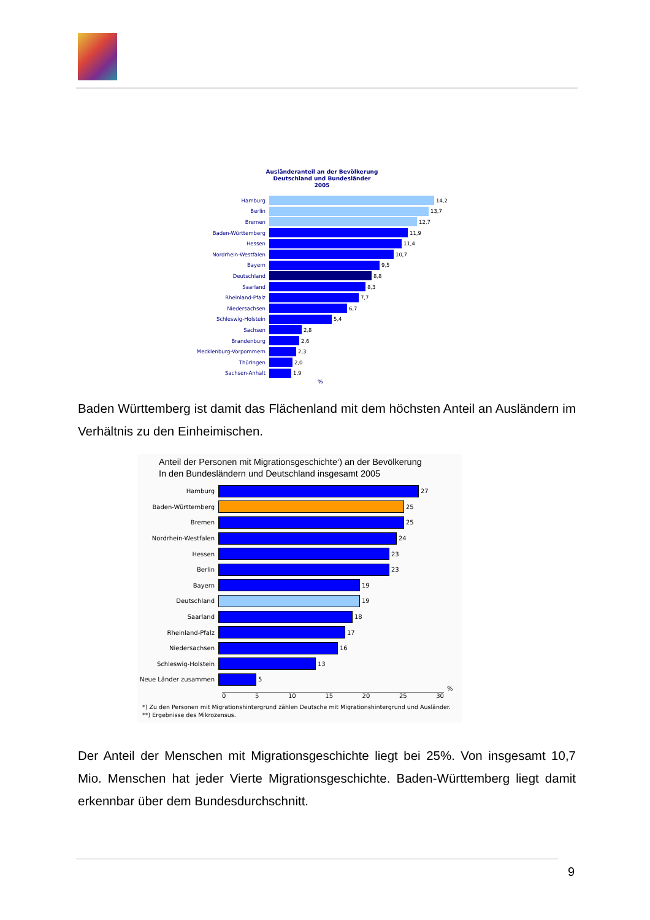Ausländeranteil an der Bevölkerung
Deutschland und Bundesländer
2005
Hamburg 14,2
Berlin 13,7
Bremen 12,7
Baden-Württemberg 11,9
Hessen 11,4
Nordrhein-Westfalen 10,7
Bayern 9,5
Deutschland 8,8
Saarland 8,3
Rheinland-Pfalz 7,7
Niedersachsen 6,7
Schleswig-Holstein 5,4
Sachsen 2,8
Brandenburg 2,6
Mecklenburg-Vorpommern 2,3
Thüringen 2,0
Sachsen-Anhalt 1,9
%
Baden Württemberg ist damit das Flächenland mit dem höchsten Anteil an Auslän­dern im Verhältnis zu den Einheimischen.
Anteil der Personen mit Migrationsgeschichte‘) an der Bevölkerung
In den Bundesländern und Deutschland insgesamt 2005
Hamburg 27
Baden-Württemberg 25
Bremen 25
Nordrhein-Westfalen 24
Hessen 23
Berlin 23
Bayern 19
Deutschland 19
Saarland 18
Rheinland-Pfalz 17
Niedersachsen 16
Schleswig-Holstein 13
Neue Länder zusammen 5
%
0 5 10 15 20 25 30
*) Zu den Personen mit Migrationshintergrund zählen Deutsche mit Migrationshintergrund und Ausländer.
**) Ergebnisse des Mikrozensus.
Der Anteil der Menschen mit Migrationsgeschichte liegt bei 25%. Von insgesamt 10,7 Mio. Menschen hat jeder Vierte Migrationsgeschichte. Baden-Württemberg liegt da­mit erkennbar über dem Bundesdurchschnitt.
9